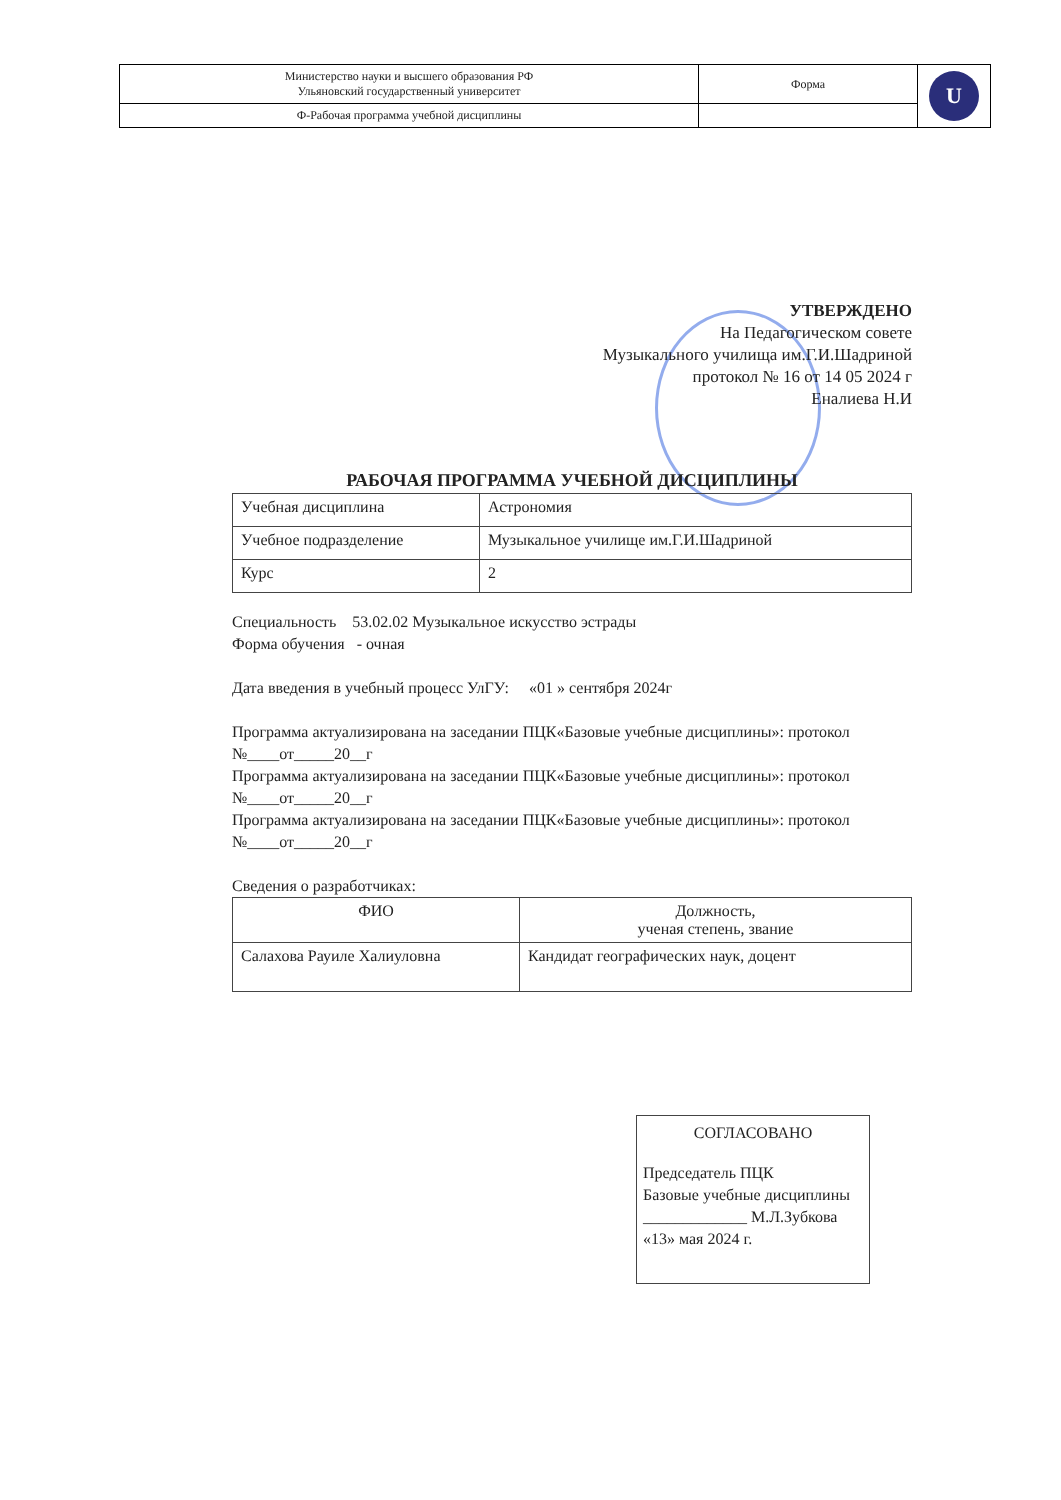| Министерство науки и высшего образования РФ Ульяновский государственный университет | Форма | U |
| Ф-Рабочая программа учебной дисциплины | | |
УТВЕРЖДЕНО
На Педагогическом совете
Музыкального училища им.Г.И.Шадриной
протокол № 16 от 14 05 2024 г
Еналиева Н.И
РАБОЧАЯ ПРОГРАММА УЧЕБНОЙ ДИСЦИПЛИНЫ
| Учебная дисциплина | Астрономия |
| Учебное подразделение | Музыкальное училище им.Г.И.Шадриной |
| Курс | 2 |
Специальность 53.02.02 Музыкальное искусство эстрады
Форма обучения - очная
Дата введения в учебный процесс УлГУ: «01 » сентября 2024г
Программа актуализирована на заседании ПЦК«Базовые учебные дисциплины»: протокол №____от_____20__г
Программа актуализирована на заседании ПЦК«Базовые учебные дисциплины»: протокол №____от_____20__г
Программа актуализирована на заседании ПЦК«Базовые учебные дисциплины»: протокол №____от_____20__г
Сведения о разработчиках:
| ФИО | Должность, ученая степень, звание |
| --- | --- |
| Салахова Рауиле Халиуловна | Кандидат географических наук, доцент |
СОГЛАСОВАНО
Председатель ПЦК
Базовые учебные дисциплины
_____________ М.Л.Зубкова
«13» мая 2024 г.